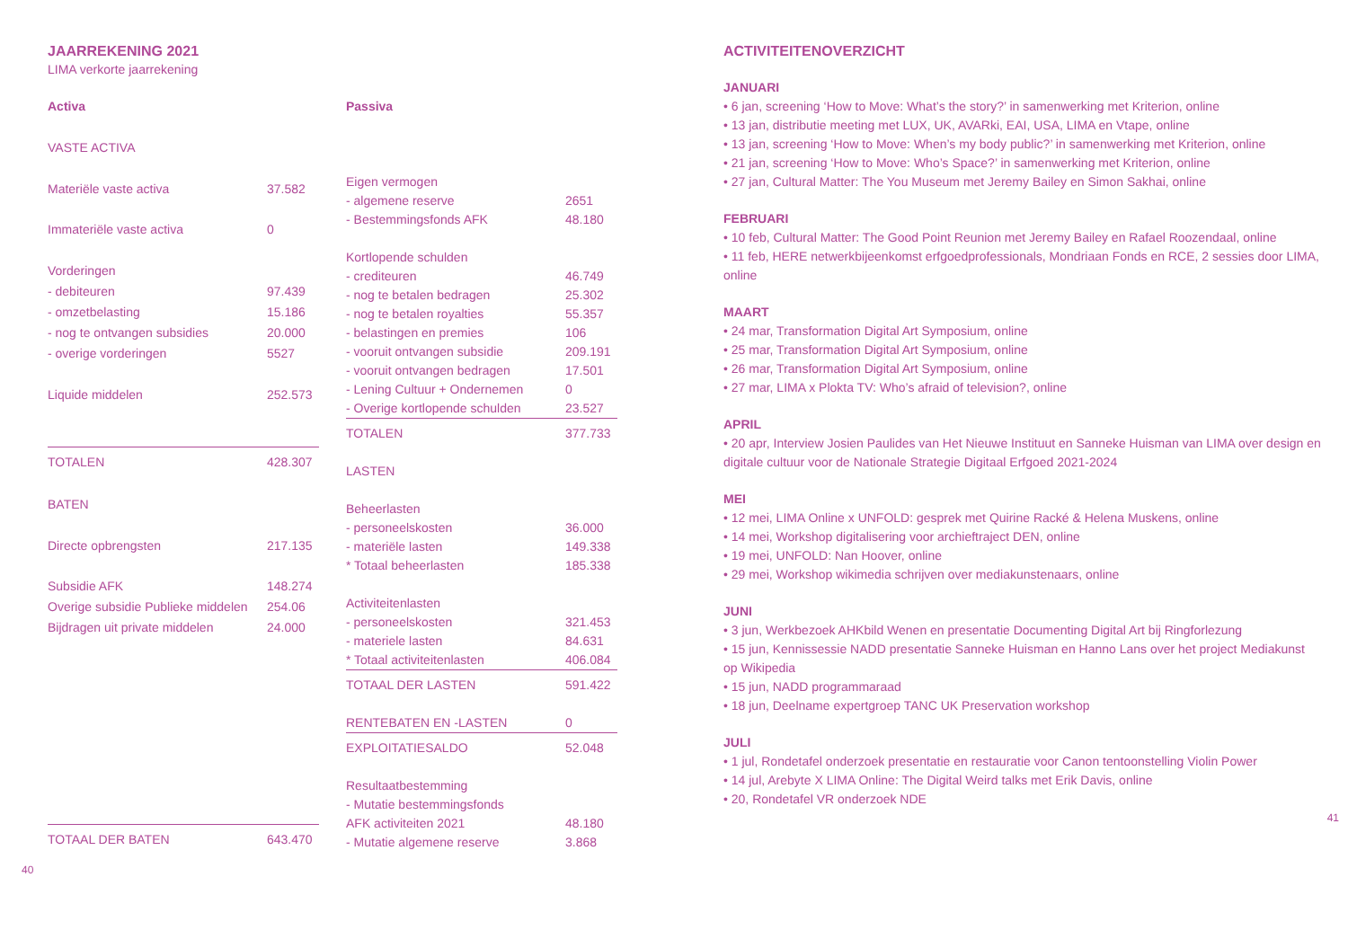JAARREKENING 2021
LIMA verkorte jaarrekening
| Activa | |
| VASTE ACTIVA | |
| Materiële vaste activa | 37.582 |
| Immateriële vaste activa | 0 |
| Vorderingen | |
| - debiteuren | 97.439 |
| - omzetbelasting | 15.186 |
| - nog te ontvangen subsidies | 20.000 |
| - overige vorderingen | 5527 |
| Liquide middelen | 252.573 |
| TOTALEN | 428.307 |
| BATEN | |
| Directe opbrengsten | 217.135 |
| Subsidie AFK | 148.274 |
| Overige subsidie Publieke middelen | 254.06 |
| Bijdragen uit private middelen | 24.000 |
| TOTAAL DER BATEN | 643.470 |
| Passiva | |
| Eigen vermogen | |
| - algemene reserve | 2651 |
| - Bestemmingsfonds AFK | 48.180 |
| Kortlopende schulden | |
| - crediteuren | 46.749 |
| - nog te betalen bedragen | 25.302 |
| - nog te betalen royalties | 55.357 |
| - belastingen en premies | 106 |
| - vooruit ontvangen subsidie | 209.191 |
| - vooruit ontvangen bedragen | 17.501 |
| - Lening Cultuur + Ondernemen | 0 |
| - Overige kortlopende schulden | 23.527 |
| TOTALEN | 377.733 |
| LASTEN | |
| Beheerlasten | |
| - personeelskosten | 36.000 |
| - materiële lasten | 149.338 |
| * Totaal beheerlasten | 185.338 |
| Activiteitenlasten | |
| - personeelskosten | 321.453 |
| - materiele lasten | 84.631 |
| * Totaal activiteitenlasten | 406.084 |
| TOTAAL DER LASTEN | 591.422 |
| RENTEBATEN EN -LASTEN | 0 |
| EXPLOITATIESALDO | 52.048 |
| Resultaatbestemming | |
| - Mutatie bestemmingsfonds | |
| AFK activiteiten 2021 | 48.180 |
| - Mutatie algemene reserve | 3.868 |
40
ACTIVITEITENOVERZICHT
JANUARI
• 6 jan, screening ‘How to Move: What’s the story?’ in samenwerking met Kriterion, online
• 13 jan, distributie meeting met LUX, UK, AVARki, EAI, USA, LIMA en Vtape, online
• 13 jan, screening ‘How to Move: When’s my body public?’ in samenwerking met Kriterion, online
• 21 jan, screening ‘How to Move: Who’s Space?’ in samenwerking met Kriterion, online
• 27 jan, Cultural Matter: The You Museum met Jeremy Bailey en Simon Sakhai, online
FEBRUARI
• 10 feb, Cultural Matter: The Good Point Reunion met Jeremy Bailey en Rafael Roozendaal, online
• 11 feb, HERE netwerkbijeenkomst erfgoedprofessionals, Mondriaan Fonds en RCE, 2 sessies door LIMA, online
MAART
• 24 mar, Transformation Digital Art Symposium, online
• 25 mar, Transformation Digital Art Symposium, online
• 26 mar, Transformation Digital Art Symposium, online
• 27 mar, LIMA x Plokta TV: Who’s afraid of television?, online
APRIL
• 20 apr, Interview Josien Paulides van Het Nieuwe Instituut en Sanneke Huisman van LIMA over design en digitale cultuur voor de Nationale Strategie Digitaal Erfgoed 2021-2024
MEI
• 12 mei, LIMA Online x UNFOLD: gesprek met Quirine Racké & Helena Muskens, online
• 14 mei, Workshop digitalisering voor archieftraject DEN, online
• 19 mei, UNFOLD: Nan Hoover, online
• 29 mei, Workshop wikimedia schrijven over mediakunstenaars, online
JUNI
• 3 jun, Werkbezoek AHKbild Wenen en presentatie Documenting Digital Art bij Ringforlezung
• 15 jun, Kennissessie NADD presentatie Sanneke Huisman en Hanno Lans over het project Mediakunst op Wikipedia
• 15 jun, NADD programmaraad
• 18 jun, Deelname expertgroep TANC UK Preservation workshop
JULI
• 1 jul, Rondetafel onderzoek presentatie en restauratie voor Canon tentoonstelling Violin Power
• 14 jul, Arebyte X LIMA Online: The Digital Weird talks met Erik Davis, online
• 20, Rondetafel VR onderzoek NDE
41